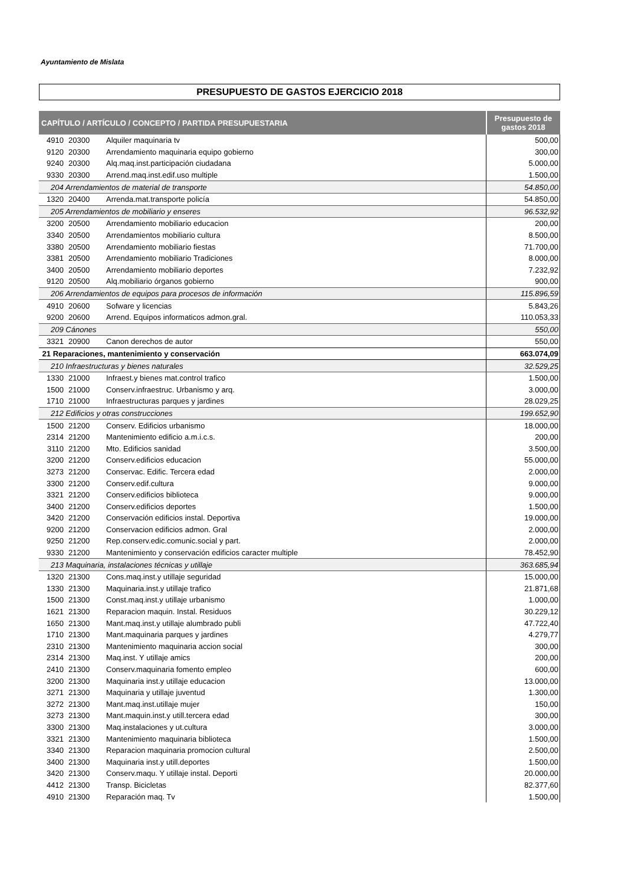Ayuntamiento de Mislata
PRESUPUESTO DE GASTOS EJERCICIO 2018
| CAPÍTULO / ARTÍCULO / CONCEPTO / PARTIDA PRESUPUESTARIA | | | Presupuesto de gastos 2018 |
| --- | --- | --- | --- |
| 4910 | 20300 | Alquiler maquinaria tv | 500,00 |
| 9120 | 20300 | Arrendamiento maquinaria equipo gobierno | 300,00 |
| 9240 | 20300 | Alq.maq.inst.participación ciudadana | 5.000,00 |
| 9330 | 20300 | Arrend.maq.inst.edif.uso multiple | 1.500,00 |
| 204 Arrendamientos de material de transporte | | | 54.850,00 |
| 1320 | 20400 | Arrenda.mat.transporte policía | 54.850,00 |
| 205 Arrendamientos de mobiliario y enseres | | | 96.532,92 |
| 3200 | 20500 | Arrendamiento mobiliario educacion | 200,00 |
| 3340 | 20500 | Arrendamientos mobiliario cultura | 8.500,00 |
| 3380 | 20500 | Arrendamiento mobiliario fiestas | 71.700,00 |
| 3381 | 20500 | Arrendamiento mobiliario Tradiciones | 8.000,00 |
| 3400 | 20500 | Arrendamiento mobiliario deportes | 7.232,92 |
| 9120 | 20500 | Alq.mobiliario órganos gobierno | 900,00 |
| 206 Arrendamientos de equipos para procesos de información | | | 115.896,59 |
| 4910 | 20600 | Sofware y licencias | 5.843,26 |
| 9200 | 20600 | Arrend. Equipos informaticos admon.gral. | 110.053,33 |
| 209 Cánones | | | 550,00 |
| 3321 | 20900 | Canon derechos de autor | 550,00 |
| 21 Reparaciones, mantenimiento y conservación | | | 663.074,09 |
| 210 Infraestructuras y bienes naturales | | | 32.529,25 |
| 1330 | 21000 | Infraest.y bienes mat.control trafico | 1.500,00 |
| 1500 | 21000 | Conserv.infraestruc. Urbanismo y arq. | 3.000,00 |
| 1710 | 21000 | Infraestructuras parques y jardines | 28.029,25 |
| 212 Edificios y otras construcciones | | | 199.652,90 |
| 1500 | 21200 | Conserv. Edificios urbanismo | 18.000,00 |
| 2314 | 21200 | Mantenimiento edificio a.m.i.c.s. | 200,00 |
| 3110 | 21200 | Mto. Edificios sanidad | 3.500,00 |
| 3200 | 21200 | Conserv.edificios educacion | 55.000,00 |
| 3273 | 21200 | Conservac. Edific. Tercera edad | 2.000,00 |
| 3300 | 21200 | Conserv.edif.cultura | 9.000,00 |
| 3321 | 21200 | Conserv.edificios biblioteca | 9.000,00 |
| 3400 | 21200 | Conserv.edificios deportes | 1.500,00 |
| 3420 | 21200 | Conservación edificios instal. Deportiva | 19.000,00 |
| 9200 | 21200 | Conservacion edificios admon. Gral | 2.000,00 |
| 9250 | 21200 | Rep.conserv.edic.comunic.social y part. | 2.000,00 |
| 9330 | 21200 | Mantenimiento y conservación edificios caracter multiple | 78.452,90 |
| 213 Maquinaria, instalaciones técnicas y utillaje | | | 363.685,94 |
| 1320 | 21300 | Cons.maq.inst.y utillaje seguridad | 15.000,00 |
| 1330 | 21300 | Maquinaria.inst.y utillaje trafico | 21.871,68 |
| 1500 | 21300 | Const.maq.inst.y utillaje urbanismo | 1.000,00 |
| 1621 | 21300 | Reparacion maquin. Instal. Residuos | 30.229,12 |
| 1650 | 21300 | Mant.maq.inst.y utillaje alumbrado publi | 47.722,40 |
| 1710 | 21300 | Mant.maquinaria parques y jardines | 4.279,77 |
| 2310 | 21300 | Mantenimiento maquinaria accion social | 300,00 |
| 2314 | 21300 | Maq.inst. Y utillaje amics | 200,00 |
| 2410 | 21300 | Conserv.maquinaria fomento empleo | 600,00 |
| 3200 | 21300 | Maquinaria inst.y utillaje educacion | 13.000,00 |
| 3271 | 21300 | Maquinaria y utillaje juventud | 1.300,00 |
| 3272 | 21300 | Mant.maq.inst.utillaje mujer | 150,00 |
| 3273 | 21300 | Mant.maquin.inst.y utill.tercera edad | 300,00 |
| 3300 | 21300 | Maq.instalaciones y ut.cultura | 3.000,00 |
| 3321 | 21300 | Mantenimiento maquinaria biblioteca | 1.500,00 |
| 3340 | 21300 | Reparacion maquinaria promocion cultural | 2.500,00 |
| 3400 | 21300 | Maquinaria inst.y utill.deportes | 1.500,00 |
| 3420 | 21300 | Conserv.maqu. Y utillaje instal. Deporti | 20.000,00 |
| 4412 | 21300 | Transp. Bicicletas | 82.377,60 |
| 4910 | 21300 | Reparación maq. Tv | 1.500,00 |